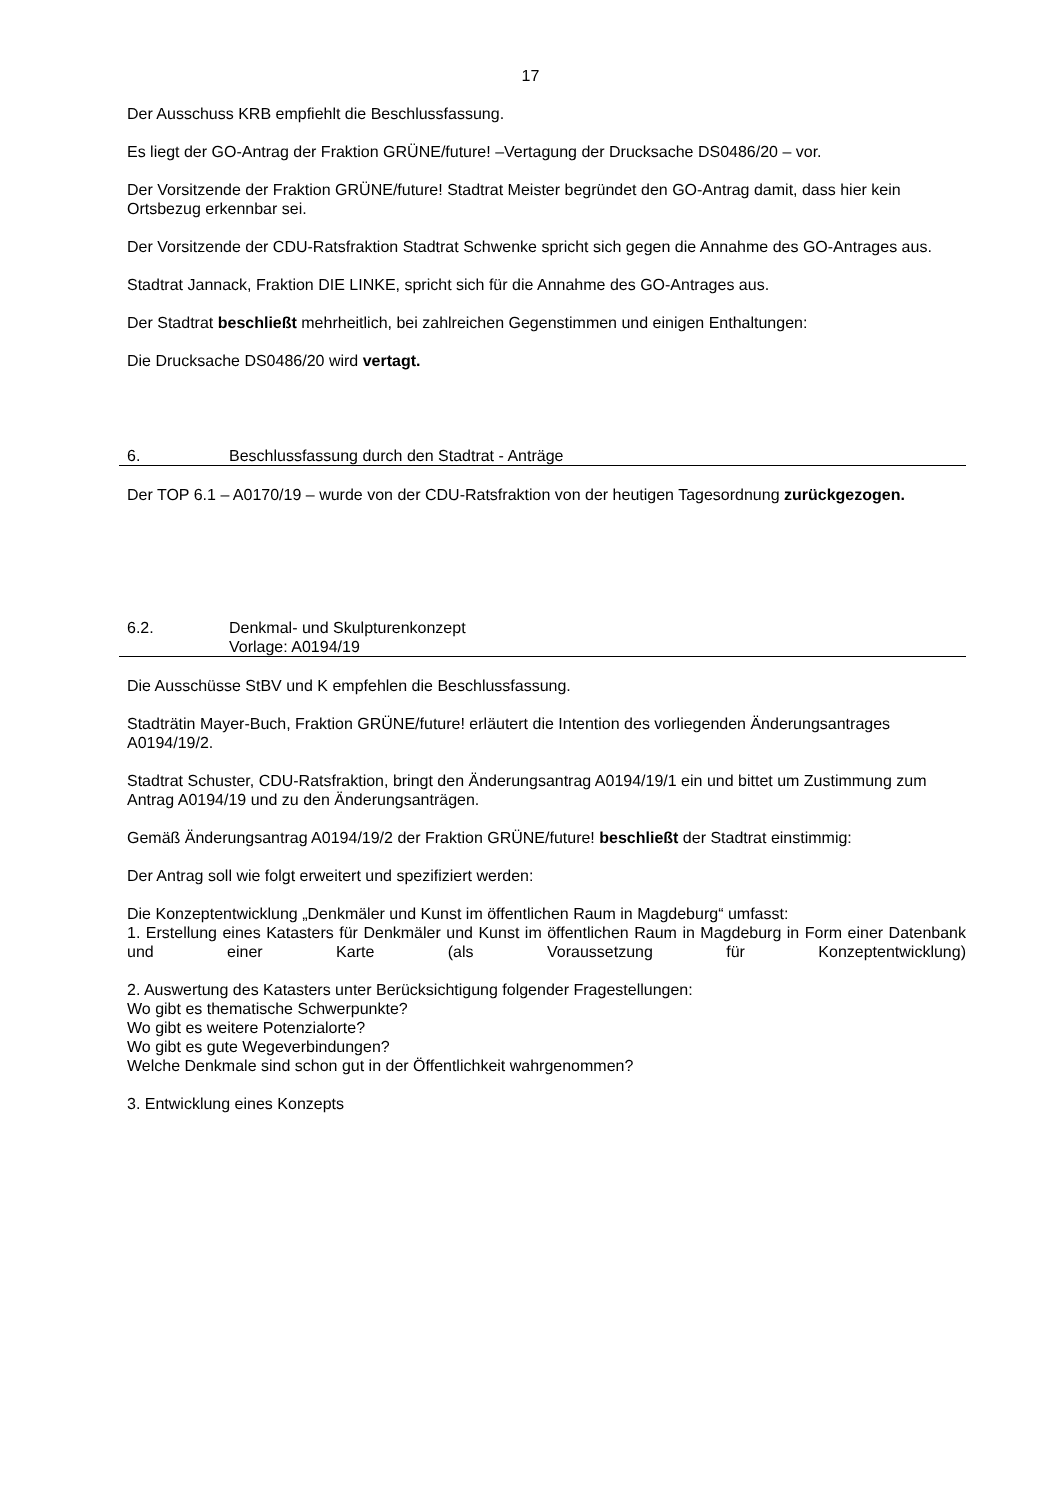17
Der Ausschuss KRB empfiehlt die Beschlussfassung.
Es liegt der GO-Antrag der Fraktion GRÜNE/future! –Vertagung der Drucksache DS0486/20 – vor.
Der Vorsitzende der Fraktion GRÜNE/future! Stadtrat Meister begründet den GO-Antrag damit, dass hier kein Ortsbezug erkennbar sei.
Der Vorsitzende der CDU-Ratsfraktion Stadtrat Schwenke spricht sich gegen die Annahme des GO-Antrages aus.
Stadtrat Jannack, Fraktion DIE LINKE, spricht sich für die Annahme des GO-Antrages aus.
Der Stadtrat beschließt mehrheitlich, bei zahlreichen Gegenstimmen und einigen Enthaltungen:
Die Drucksache DS0486/20 wird vertagt.
6. Beschlussfassung durch den Stadtrat - Anträge
Der TOP 6.1 – A0170/19 – wurde von der CDU-Ratsfraktion von der heutigen Tagesordnung zurückgezogen.
6.2. Denkmal- und Skulpturenkonzept
Vorlage: A0194/19
Die Ausschüsse StBV und K empfehlen die Beschlussfassung.
Stadträtin Mayer-Buch, Fraktion GRÜNE/future! erläutert die Intention des vorliegenden Änderungsantrages A0194/19/2.
Stadtrat Schuster, CDU-Ratsfraktion, bringt den Änderungsantrag A0194/19/1 ein und bittet um Zustimmung zum Antrag A0194/19 und zu den Änderungsanträgen.
Gemäß Änderungsantrag A0194/19/2 der Fraktion GRÜNE/future! beschließt der Stadtrat einstimmig:
Der Antrag soll wie folgt erweitert und spezifiziert werden:
Die Konzeptentwicklung „Denkmäler und Kunst im öffentlichen Raum in Magdeburg“ umfasst:
1. Erstellung eines Katasters für Denkmäler und Kunst im öffentlichen Raum in Magdeburg in Form einer Datenbank und einer Karte (als Voraussetzung für Konzeptentwicklung)
2. Auswertung des Katasters unter Berücksichtigung folgender Fragestellungen:
Wo gibt es thematische Schwerpunkte?
Wo gibt es weitere Potenzialorte?
Wo gibt es gute Wegeverbindungen?
Welche Denkmale sind schon gut in der Öffentlichkeit wahrgenommen?
3. Entwicklung eines Konzepts